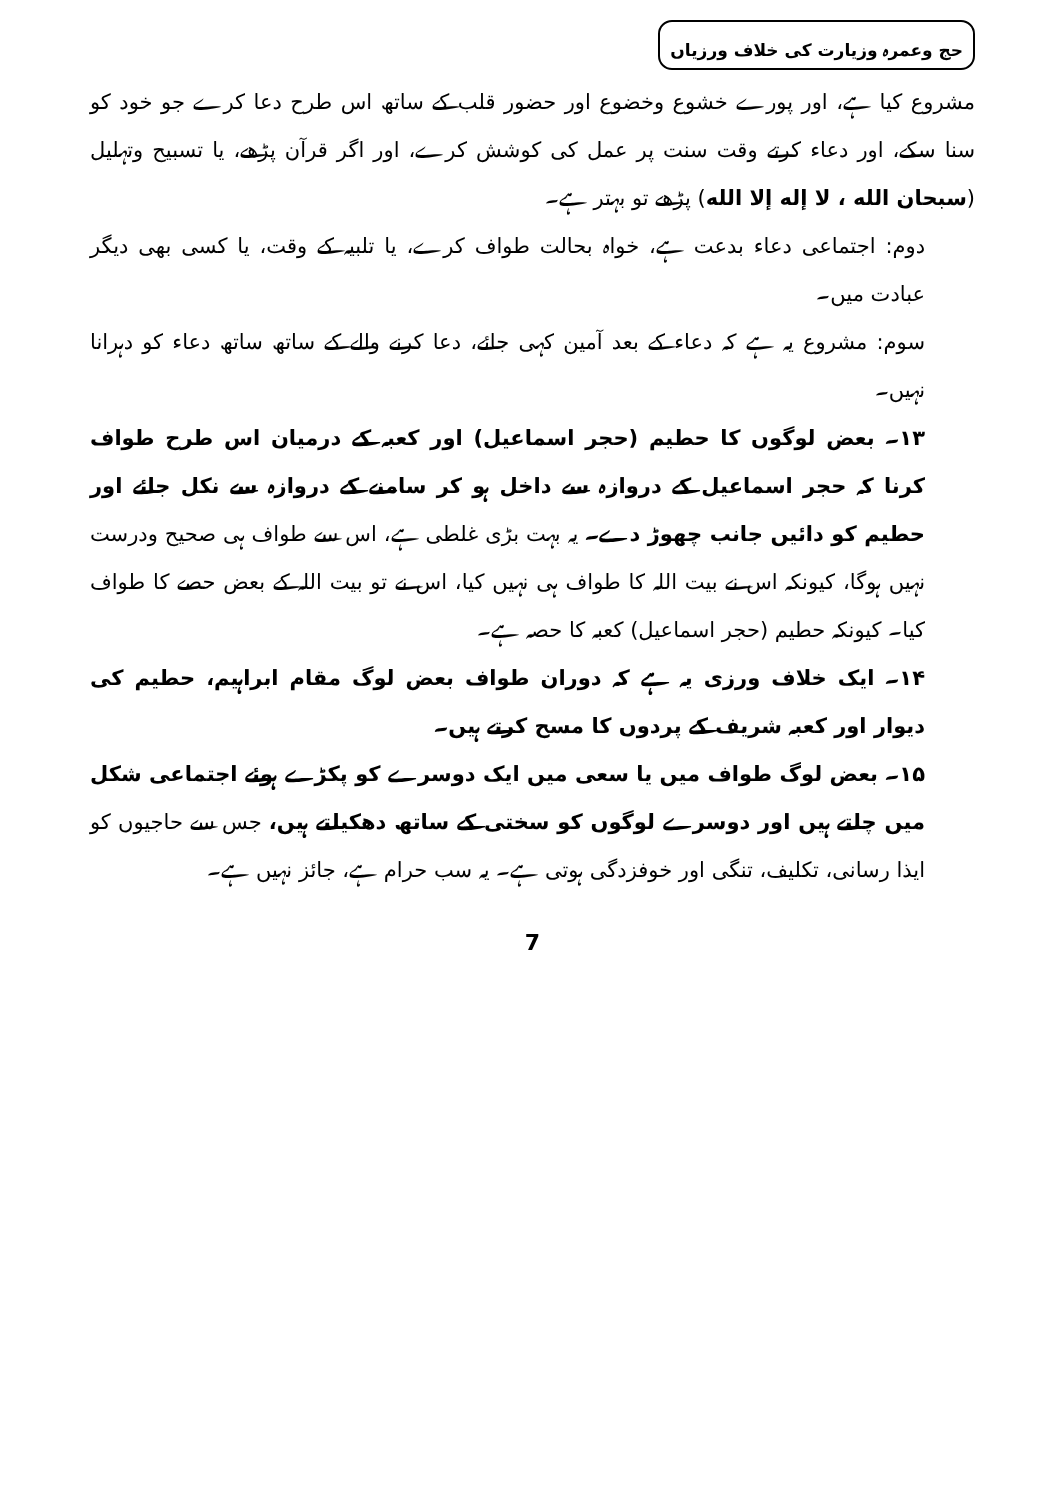حج وعمرہ وزیارت کی خلاف ورزیاں
مشروع کیا ہے، اور پورے خشوع وخضوع اور حضور قلب کے ساتھ اس طرح دعا کرے جو خود کو سنا سکے، اور دعاء کرتے وقت سنت پر عمل کی کوشش کرے، اور اگر قرآن پڑھے، یا تسبیح وتہلیل (سبحان الله ، لا إله إلا الله) پڑھے تو بہتر ہے۔
دوم: اجتماعی دعاء بدعت ہے، خواہ بحالت طواف کرے، یا تلبیہ کے وقت، یا کسی بھی دیگر عبادت میں۔
سوم: مشروع یہ ہے کہ دعاء کے بعد آمین کہی جائے، دعا کرنے والے کے ساتھ ساتھ دعاء کو دہرانا نہیں۔
۱۳۔ بعض لوگوں کا حطیم (حجر اسماعیل) اور کعبہ کے درمیان اس طرح طواف کرنا کہ حجر اسماعیل کے دروازہ سے داخل ہو کر سامنے کے دروازہ سے نکل جائے اور حطیم کو دائیں جانب چھوڑ دے۔ یہ بہت بڑی غلطی ہے، اس سے طواف ہی صحیح ودرست نہیں ہوگا، کیونکہ اس نے بیت اللہ کا طواف ہی نہیں کیا، اس نے تو بیت اللہ کے بعض حصے کا طواف کیا۔ کیونکہ حطیم (حجر اسماعیل) کعبہ کا حصہ ہے۔
۱۴۔ ایک خلاف ورزی یہ ہے کہ دوران طواف بعض لوگ مقام ابراہیم، حطیم کی دیوار اور کعبہ شریف کے پردوں کا مسح کرتے ہیں۔
۱۵۔ بعض لوگ طواف میں یا سعی میں ایک دوسرے کو پکڑے ہوئے اجتماعی شکل میں چلتے ہیں اور دوسرے لوگوں کو سختی کے ساتھ دھکیلتے ہیں، جس سے حاجیوں کو ایذا رسانی، تکلیف، تنگی اور خوفزدگی ہوتی ہے۔ یہ سب حرام ہے، جائز نہیں ہے۔
7